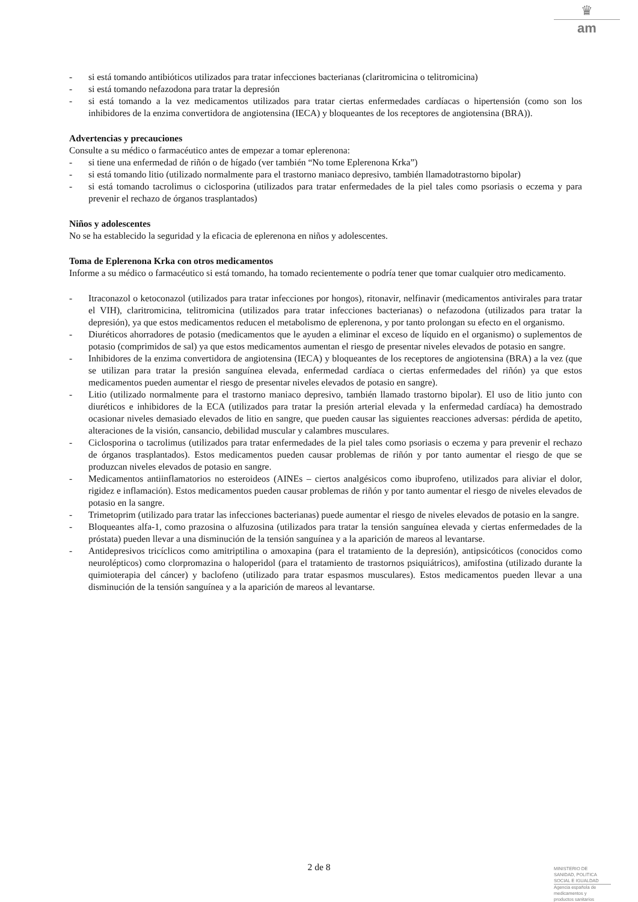♛
am
- si está tomando antibióticos utilizados para tratar infecciones bacterianas (claritromicina o telitromicina)
- si está tomando nefazodona para tratar la depresión
- si está tomando a la vez medicamentos utilizados para tratar ciertas enfermedades cardíacas o hipertensión (como son los inhibidores de la enzima convertidora de angiotensina (IECA) y bloqueantes de los receptores de angiotensina (BRA)).
Advertencias y precauciones
Consulte a su médico o farmacéutico antes de empezar a tomar eplerenona:
- si tiene una enfermedad de riñón o de hígado (ver también “No tome Eplerenona Krka”)
- si está tomando litio (utilizado normalmente para el trastorno maniaco depresivo, también llamadotrastorno bipolar)
- si está tomando tacrolimus o ciclosporina (utilizados para tratar enfermedades de la piel tales como psoriasis o eczema y para prevenir el rechazo de órganos trasplantados)
Niños y adolescentes
No se ha establecido la seguridad y la eficacia de eplerenona en niños y adolescentes.
Toma de Eplerenona Krka con otros medicamentos
Informe a su médico o farmacéutico si está tomando, ha tomado recientemente o podría tener que tomar cualquier otro medicamento.
- Itraconazol o ketoconazol (utilizados para tratar infecciones por hongos), ritonavir, nelfinavir (medicamentos antivirales para tratar el VIH), claritromicina, telitromicina (utilizados para tratar infecciones bacterianas) o nefazodona (utilizados para tratar la depresión), ya que estos medicamentos reducen el metabolismo de eplerenona, y por tanto prolongan su efecto en el organismo.
- Diuréticos ahorradores de potasio (medicamentos que le ayuden a eliminar el exceso de líquido en el organismo) o suplementos de potasio (comprimidos de sal) ya que estos medicamentos aumentan el riesgo de presentar niveles elevados de potasio en sangre.
- Inhibidores de la enzima convertidora de angiotensina (IECA) y bloqueantes de los receptores de angiotensina (BRA) a la vez (que se utilizan para tratar la presión sanguínea elevada, enfermedad cardíaca o ciertas enfermedades del riñón) ya que estos medicamentos pueden aumentar el riesgo de presentar niveles elevados de potasio en sangre).
- Litio (utilizado normalmente para el trastorno maniaco depresivo, también llamado trastorno bipolar). El uso de litio junto con diuréticos e inhibidores de la ECA (utilizados para tratar la presión arterial elevada y la enfermedad cardíaca) ha demostrado ocasionar niveles demasiado elevados de litio en sangre, que pueden causar las siguientes reacciones adversas: pérdida de apetito, alteraciones de la visión, cansancio, debilidad muscular y calambres musculares.
- Ciclosporina o tacrolimus (utilizados para tratar enfermedades de la piel tales como psoriasis o eczema y para prevenir el rechazo de órganos trasplantados). Estos medicamentos pueden causar problemas de riñón y por tanto aumentar el riesgo de que se produzcan niveles elevados de potasio en sangre.
- Medicamentos antiinflamatorios no esteroideos (AINEs – ciertos analgésicos como ibuprofeno, utilizados para aliviar el dolor, rigidez e inflamación). Estos medicamentos pueden causar problemas de riñón y por tanto aumentar el riesgo de niveles elevados de potasio en la sangre.
- Trimetoprim (utilizado para tratar las infecciones bacterianas) puede aumentar el riesgo de niveles elevados de potasio en la sangre.
- Bloqueantes alfa-1, como prazosina o alfuzosina (utilizados para tratar la tensión sanguínea elevada y ciertas enfermedades de la próstata) pueden llevar a una disminución de la tensión sanguínea y a la aparición de mareos al levantarse.
- Antidepresivos tricíclicos como amitriptilina o amoxapina (para el tratamiento de la depresión), antipsicóticos (conocidos como neurolépticos) como clorpromazina o haloperidol (para el tratamiento de trastornos psiquiátricos), amifostina (utilizado durante la quimioterapia del cáncer) y baclofeno (utilizado para tratar espasmos musculares). Estos medicamentos pueden llevar a una disminución de la tensión sanguínea y a la aparición de mareos al levantarse.
2 de 8
MINISTERIO DE
SANIDAD, POLITICA
SOCIAL E IGUALDAD
Agencia española de
medicamentos y
productos sanitarios